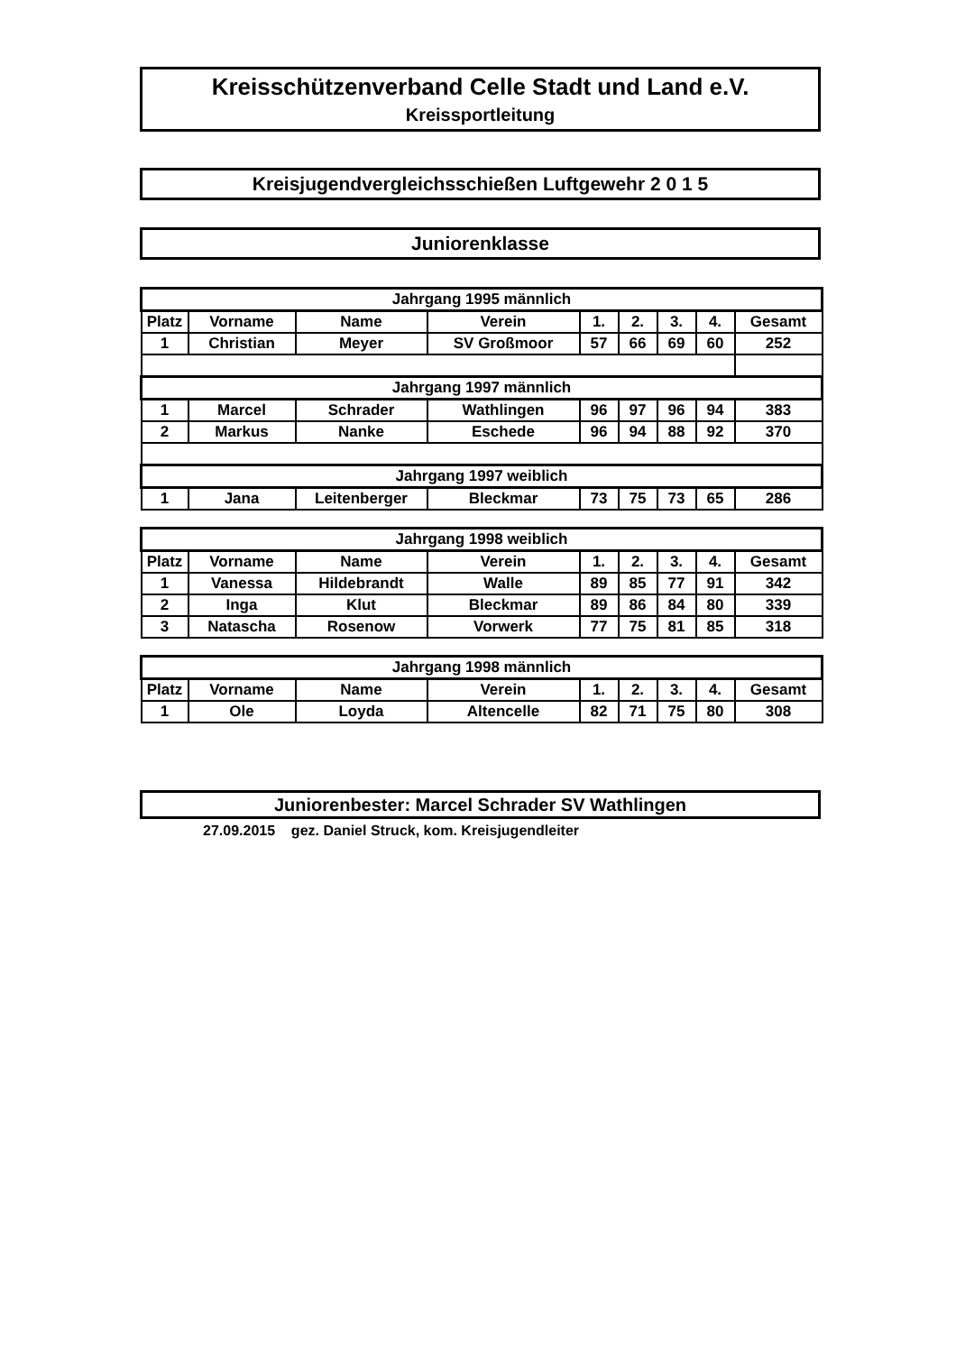Kreisschützenverband Celle Stadt und Land e.V.
Kreissportleitung
Kreisjugendvergleichsschießen Luftgewehr 2 0 1 5
Juniorenklasse
| Jahrgang 1995 männlich | | | | | | | | |
| --- | --- | --- | --- | --- | --- | --- | --- | --- |
| Platz | Vorname | Name | Verein | 1. | 2. | 3. | 4. | Gesamt |
| 1 | Christian | Meyer | SV Großmoor | 57 | 66 | 69 | 60 | 252 |
| Jahrgang 1997 männlich | | | | | | | | |
| 1 | Marcel | Schrader | Wathlingen | 96 | 97 | 96 | 94 | 383 |
| 2 | Markus | Nanke | Eschede | 96 | 94 | 88 | 92 | 370 |
| Jahrgang 1997 weiblich | | | | | | | | |
| 1 | Jana | Leitenberger | Bleckmar | 73 | 75 | 73 | 65 | 286 |
| Jahrgang 1998 weiblich | | | | | | | | |
| --- | --- | --- | --- | --- | --- | --- | --- | --- |
| Platz | Vorname | Name | Verein | 1. | 2. | 3. | 4. | Gesamt |
| 1 | Vanessa | Hildebrandt | Walle | 89 | 85 | 77 | 91 | 342 |
| 2 | Inga | Klut | Bleckmar | 89 | 86 | 84 | 80 | 339 |
| 3 | Natascha | Rosenow | Vorwerk | 77 | 75 | 81 | 85 | 318 |
| Jahrgang 1998 männlich | | | | | | | | |
| --- | --- | --- | --- | --- | --- | --- | --- | --- |
| Platz | Vorname | Name | Verein | 1. | 2. | 3. | 4. | Gesamt |
| 1 | Ole | Loyda | Altencelle | 82 | 71 | 75 | 80 | 308 |
Juniorenbester: Marcel Schrader SV Wathlingen
27.09.2015 gez. Daniel Struck, kom. Kreisjugendleiter